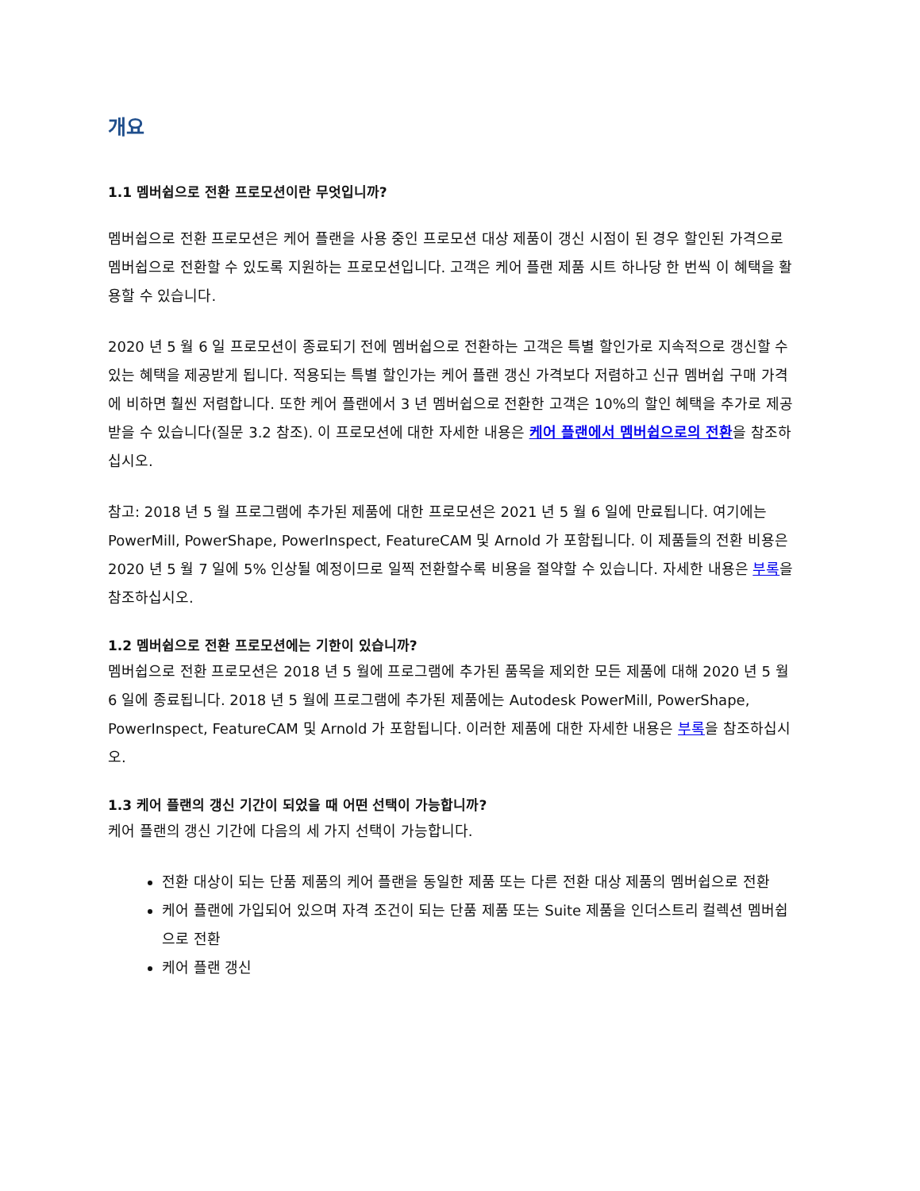개요
1.1 멤버쉽으로 전환 프로모션이란 무엇입니까?
멤버쉽으로 전환 프로모션은 케어 플랜을 사용 중인 프로모션 대상 제품이 갱신 시점이 된 경우 할인된 가격으로 멤버쉽으로 전환할 수 있도록 지원하는 프로모션입니다. 고객은 케어 플랜 제품 시트 하나당 한 번씩 이 혜택을 활용할 수 있습니다.
2020 년 5 월 6 일 프로모션이 종료되기 전에 멤버쉽으로 전환하는 고객은 특별 할인가로 지속적으로 갱신할 수 있는 혜택을 제공받게 됩니다. 적용되는 특별 할인가는 케어 플랜 갱신 가격보다 저렴하고 신규 멤버쉽 구매 가격에 비하면 훨씬 저렴합니다. 또한 케어 플랜에서 3 년 멤버쉽으로 전환한 고객은 10%의 할인 혜택을 추가로 제공받을 수 있습니다(질문 3.2 참조). 이 프로모션에 대한 자세한 내용은 케어 플랜에서 멤버쉽으로의 전환을 참조하십시오.
참고: 2018 년 5 월 프로그램에 추가된 제품에 대한 프로모션은 2021 년 5 월 6 일에 만료됩니다. 여기에는 PowerMill, PowerShape, PowerInspect, FeatureCAM 및 Arnold 가 포함됩니다. 이 제품들의 전환 비용은 2020 년 5 월 7 일에 5% 인상될 예정이므로 일찍 전환할수록 비용을 절약할 수 있습니다. 자세한 내용은 부록을 참조하십시오.
1.2 멤버쉽으로 전환 프로모션에는 기한이 있습니까?
멤버쉽으로 전환 프로모션은 2018 년 5 월에 프로그램에 추가된 품목을 제외한 모든 제품에 대해 2020 년 5 월 6 일에 종료됩니다. 2018 년 5 월에 프로그램에 추가된 제품에는 Autodesk PowerMill, PowerShape, PowerInspect, FeatureCAM 및 Arnold 가 포함됩니다. 이러한 제품에 대한 자세한 내용은 부록을 참조하십시오.
1.3 케어 플랜의 갱신 기간이 되었을 때 어떤 선택이 가능합니까?
케어 플랜의 갱신 기간에 다음의 세 가지 선택이 가능합니다.
전환 대상이 되는 단품 제품의 케어 플랜을 동일한 제품 또는 다른 전환 대상 제품의 멤버쉽으로 전환
케어 플랜에 가입되어 있으며 자격 조건이 되는 단품 제품 또는 Suite 제품을 인더스트리 컬렉션 멤버쉽으로 전환
케어 플랜 갱신